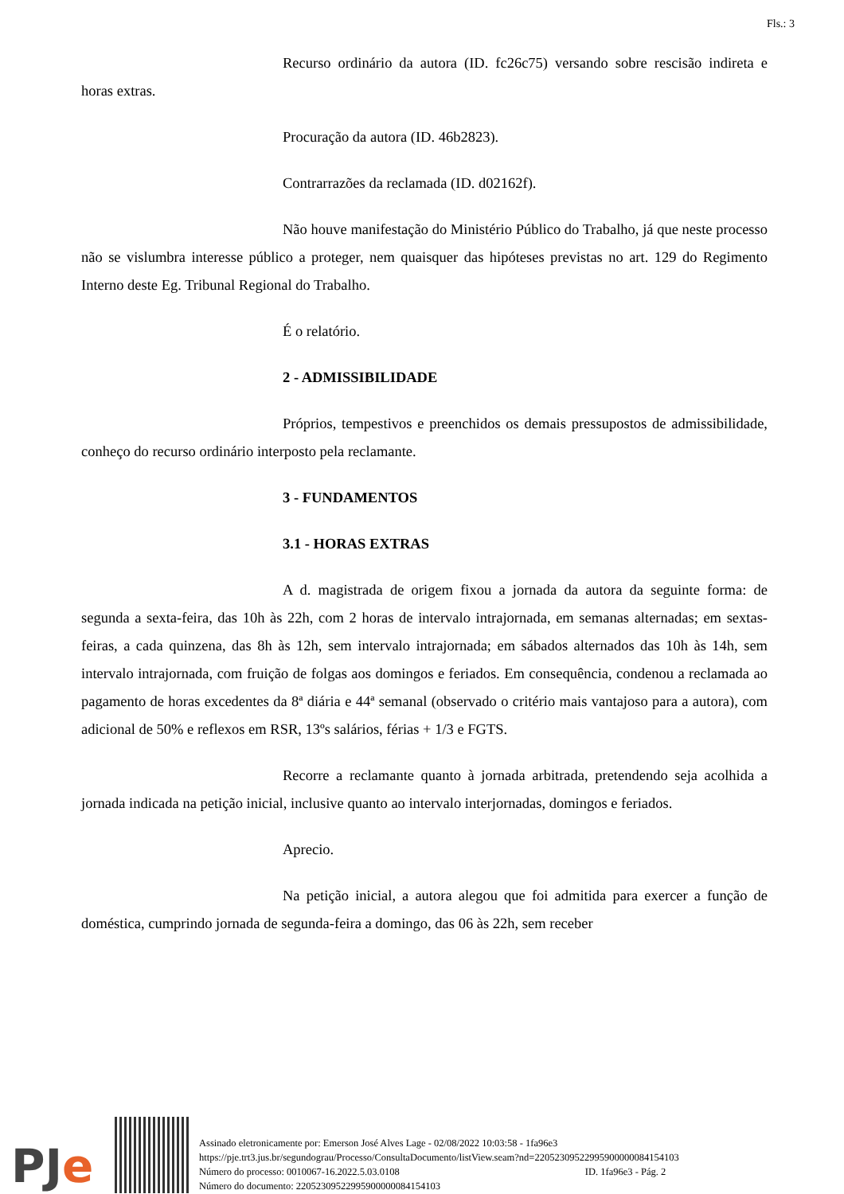Fls.: 3
Recurso ordinário da autora (ID. fc26c75) versando sobre rescisão indireta e horas extras.
Procuração da autora (ID. 46b2823).
Contrarrazões da reclamada (ID. d02162f).
Não houve manifestação do Ministério Público do Trabalho, já que neste processo não se vislumbra interesse público a proteger, nem quaisquer das hipóteses previstas no art. 129 do Regimento Interno deste Eg. Tribunal Regional do Trabalho.
É o relatório.
2 - ADMISSIBILIDADE
Próprios, tempestivos e preenchidos os demais pressupostos de admissibilidade, conheço do recurso ordinário interposto pela reclamante.
3 - FUNDAMENTOS
3.1 - HORAS EXTRAS
A d. magistrada de origem fixou a jornada da autora da seguinte forma: de segunda a sexta-feira, das 10h às 22h, com 2 horas de intervalo intrajornada, em semanas alternadas; em sextas-feiras, a cada quinzena, das 8h às 12h, sem intervalo intrajornada; em sábados alternados das 10h às 14h, sem intervalo intrajornada, com fruição de folgas aos domingos e feriados. Em consequência, condenou a reclamada ao pagamento de horas excedentes da 8ª diária e 44ª semanal (observado o critério mais vantajoso para a autora), com adicional de 50% e reflexos em RSR, 13ºs salários, férias + 1/3 e FGTS.
Recorre a reclamante quanto à jornada arbitrada, pretendendo seja acolhida a jornada indicada na petição inicial, inclusive quanto ao intervalo interjornadas, domingos e feriados.
Aprecio.
Na petição inicial, a autora alegou que foi admitida para exercer a função de doméstica, cumprindo jornada de segunda-feira a domingo, das 06 às 22h, sem receber
PJe
Assinado eletronicamente por: Emerson José Alves Lage - 02/08/2022 10:03:58 - 1fa96e3
https://pje.trt3.jus.br/segundograu/Processo/ConsultaDocumento/listView.seam?nd=22052309522995900000084154103
Número do processo: 0010067-16.2022.5.03.0108 ID. 1fa96e3 - Pág. 2
Número do documento: 22052309522995900000084154103